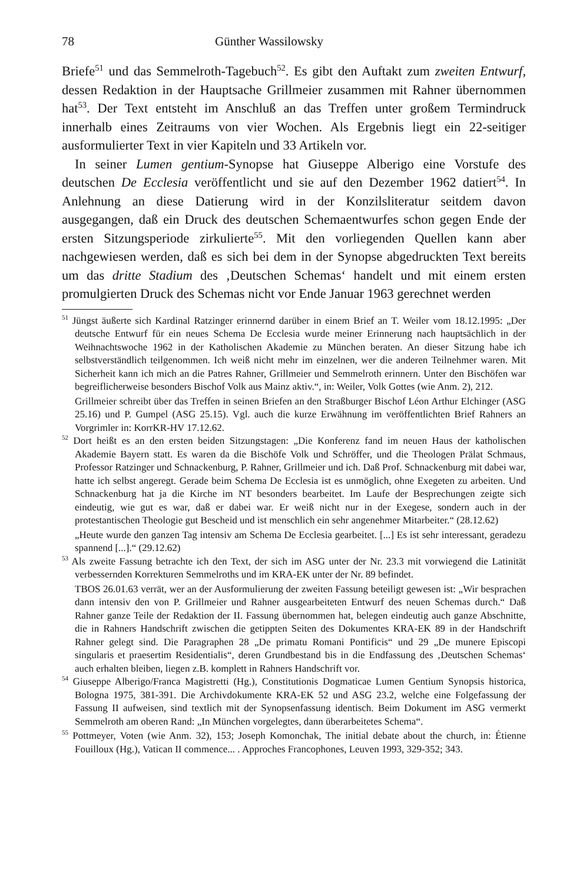78 Günther Wassilowsky
Briefe<sup>51</sup> und das Semmelroth-Tagebuch<sup>52</sup>. Es gibt den Auftakt zum zweiten Entwurf, dessen Redaktion in der Hauptsache Grillmeier zusammen mit Rahner übernommen hat<sup>53</sup>. Der Text entsteht im Anschluß an das Treffen unter großem Termindruck innerhalb eines Zeitraums von vier Wochen. Als Ergebnis liegt ein 22-seitiger ausformulierter Text in vier Kapiteln und 33 Artikeln vor.
In seiner Lumen gentium-Synopse hat Giuseppe Alberigo eine Vorstufe des deutschen De Ecclesia veröffentlicht und sie auf den Dezember 1962 datiert<sup>54</sup>. In Anlehnung an diese Datierung wird in der Konzilsliteratur seitdem davon ausgegangen, daß ein Druck des deutschen Schemaentwurfes schon gegen Ende der ersten Sitzungsperiode zirkulierte<sup>55</sup>. Mit den vorliegenden Quellen kann aber nachgewiesen werden, daß es sich bei dem in der Synopse abgedruckten Text bereits um das dritte Stadium des ‚Deutschen Schemas‘ handelt und mit einem ersten promulgierten Druck des Schemas nicht vor Ende Januar 1963 gerechnet werden
<sup>51</sup> Jüngst äußerte sich Kardinal Ratzinger erinnernd darüber in einem Brief an T. Weiler vom 18.12.1995: „Der deutsche Entwurf für ein neues Schema De Ecclesia wurde meiner Erinnerung nach hauptsächlich in der Weihnachtswoche 1962 in der Katholischen Akademie zu München beraten. An dieser Sitzung habe ich selbstverständlich teilgenommen. Ich weiß nicht mehr im einzelnen, wer die anderen Teilnehmer waren. Mit Sicherheit kann ich mich an die Patres Rahner, Grillmeier und Semmelroth erinnern. Unter den Bischöfen war begreiflicherweise besonders Bischof Volk aus Mainz aktiv.“, in: Weiler, Volk Gottes (wie Anm. 2), 212.
Grillmeier schreibt über das Treffen in seinen Briefen an den Straßburger Bischof Léon Arthur Elchinger (ASG 25.16) und P. Gumpel (ASG 25.15). Vgl. auch die kurze Erwähnung im veröffentlichten Brief Rahners an Vorgrimler in: KorrKR-HV 17.12.62.
<sup>52</sup> Dort heißt es an den ersten beiden Sitzungstagen: „Die Konferenz fand im neuen Haus der katholischen Akademie Bayern statt. Es waren da die Bischöfe Volk und Schröffer, und die Theologen Prälat Schmaus, Professor Ratzinger und Schnackenburg, P. Rahner, Grillmeier und ich. Daß Prof. Schnackenburg mit dabei war, hatte ich selbst angeregt. Gerade beim Schema De Ecclesia ist es unmöglich, ohne Exegeten zu arbeiten. Und Schnackenburg hat ja die Kirche im NT besonders bearbeitet. Im Laufe der Besprechungen zeigte sich eindeutig, wie gut es war, daß er dabei war. Er weiß nicht nur in der Exegese, sondern auch in der protestantischen Theologie gut Bescheid und ist menschlich ein sehr angenehmer Mitarbeiter.“ (28.12.62)
„Heute wurde den ganzen Tag intensiv am Schema De Ecclesia gearbeitet. [...] Es ist sehr interessant, geradezu spannend [...].“ (29.12.62)
<sup>53</sup> Als zweite Fassung betrachte ich den Text, der sich im ASG unter der Nr. 23.3 mit vorwiegend die Latinität verbessernden Korrekturen Semmelroths und im KRA-EK unter der Nr. 89 befindet.
TBOS 26.01.63 verrät, wer an der Ausformulierung der zweiten Fassung beteiligt gewesen ist: „Wir besprachen dann intensiv den von P. Grillmeier und Rahner ausgearbeiteten Entwurf des neuen Schemas durch.“ Daß Rahner ganze Teile der Redaktion der II. Fassung übernommen hat, belegen eindeutig auch ganze Abschnitte, die in Rahners Handschrift zwischen die getippten Seiten des Dokumentes KRA-EK 89 in der Handschrift Rahner gelegt sind. Die Paragraphen 28 „De primatu Romani Pontificis“ und 29 „De munere Episcopi singularis et praesertim Residentialis“, deren Grundbestand bis in die Endfassung des ‚Deutschen Schemas‘ auch erhalten bleiben, liegen z.B. komplett in Rahners Handschrift vor.
<sup>54</sup> Giuseppe Alberigo/Franca Magistretti (Hg.), Constitutionis Dogmaticae Lumen Gentium Synopsis historica, Bologna 1975, 381-391. Die Archivdokumente KRA-EK 52 und ASG 23.2, welche eine Folgefassung der Fassung II aufweisen, sind textlich mit der Synopsenfassung identisch. Beim Dokument im ASG vermerkt Semmelroth am oberen Rand: „In München vorgelegtes, dann überarbeitetes Schema“.
<sup>55</sup> Pottmeyer, Voten (wie Anm. 32), 153; Joseph Komonchak, The initial debate about the church, in: Étienne Fouilloux (Hg.), Vatican II commence... . Approches Francophones, Leuven 1993, 329-352; 343.